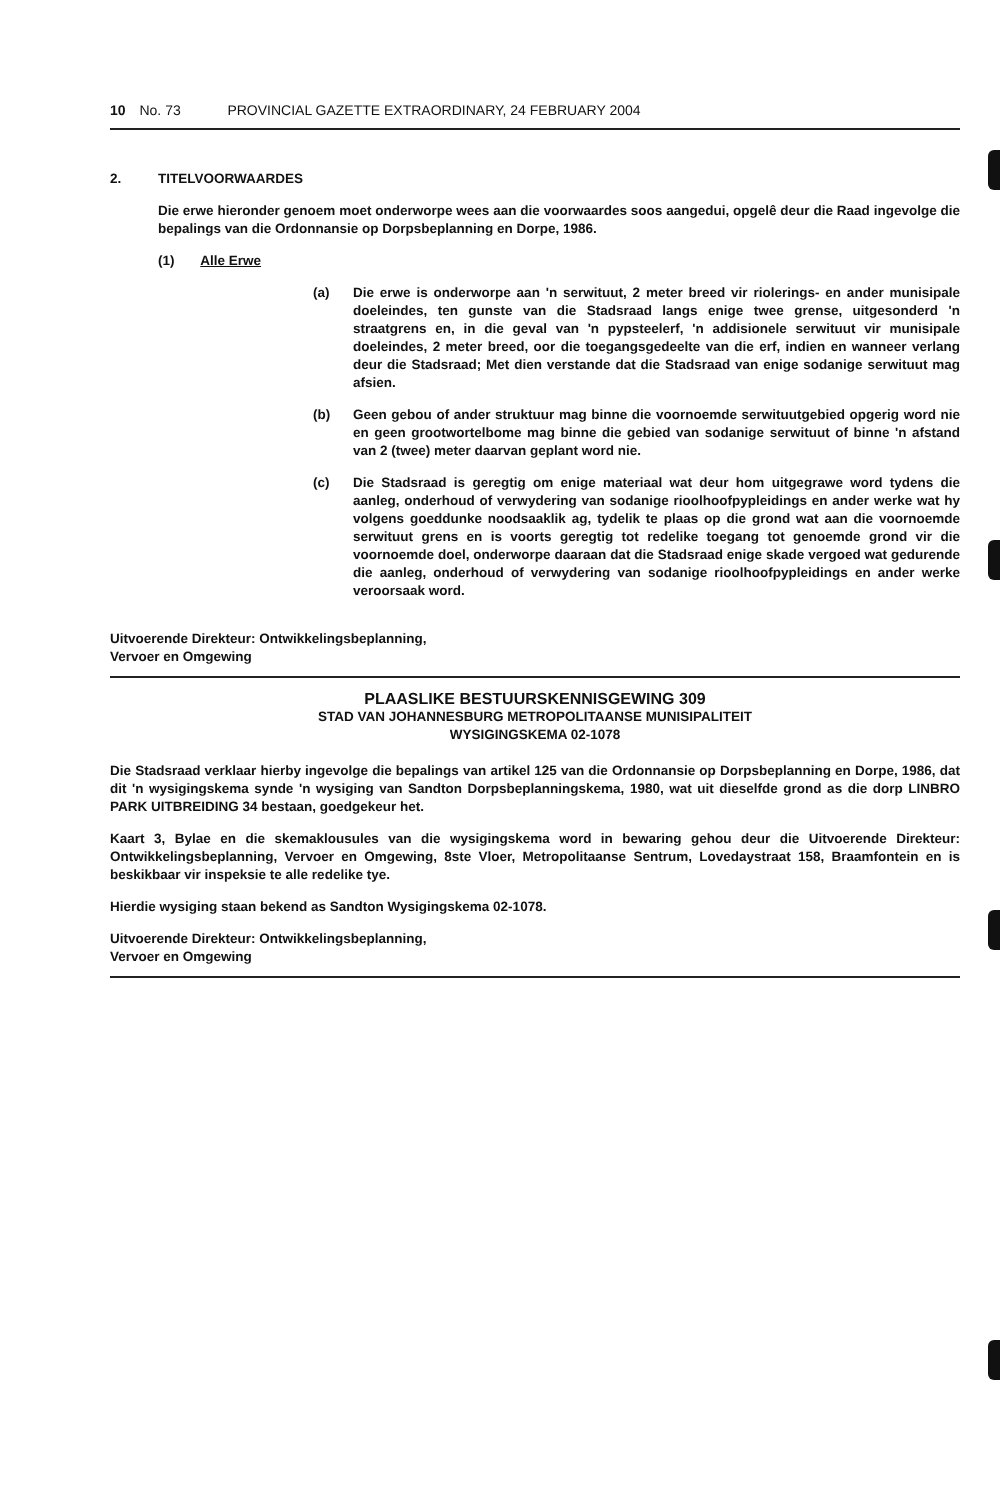10 No. 73 PROVINCIAL GAZETTE EXTRAORDINARY, 24 FEBRUARY 2004
2. TITELVOORWAARDES
Die erwe hieronder genoem moet onderworpe wees aan die voorwaardes soos aangedui, opgelê deur die Raad ingevolge die bepalings van die Ordonnansie op Dorpsbeplanning en Dorpe, 1986.
(1) Alle Erwe
(a) Die erwe is onderworpe aan 'n serwituut, 2 meter breed vir riolerings- en ander munisipale doeleindes, ten gunste van die Stadsraad langs enige twee grense, uitgesonderd 'n straatgrens en, in die geval van 'n pypsteelerf, 'n addisionele serwituut vir munisipale doeleindes, 2 meter breed, oor die toegangsgedeelte van die erf, indien en wanneer verlang deur die Stadsraad; Met dien verstande dat die Stadsraad van enige sodanige serwituut mag afsien.
(b) Geen gebou of ander struktuur mag binne die voornoemde serwituutgebied opgerig word nie en geen grootwortelbome mag binne die gebied van sodanige serwituut of binne 'n afstand van 2 (twee) meter daarvan geplant word nie.
(c) Die Stadsraad is geregtig om enige materiaal wat deur hom uitgegrawe word tydens die aanleg, onderhoud of verwydering van sodanige rioolhoofpypleidings en ander werke wat hy volgens goeddunke noodsaaklik ag, tydelik te plaas op die grond wat aan die voornoemde serwituut grens en is voorts geregtig tot redelike toegang tot genoemde grond vir die voornoemde doel, onderworpe daaraan dat die Stadsraad enige skade vergoed wat gedurende die aanleg, onderhoud of verwydering van sodanige rioolhoofpypleidings en ander werke veroorsaak word.
Uitvoerende Direkteur: Ontwikkelingsbeplanning,
Vervoer en Omgewing
PLAASLIKE BESTUURSKENNISGEWING 309
STAD VAN JOHANNESBURG METROPOLITAANSE MUNISIPALITEIT
WYSIGINGSKEMA 02-1078
Die Stadsraad verklaar hierby ingevolge die bepalings van artikel 125 van die Ordonnansie op Dorpsbeplanning en Dorpe, 1986, dat dit 'n wysigingskema synde 'n wysiging van Sandton Dorpsbeplanningskema, 1980, wat uit dieselfde grond as die dorp LINBRO PARK UITBREIDING 34 bestaan, goedgekeur het.
Kaart 3, Bylae en die skemaklousules van die wysigingskema word in bewaring gehou deur die Uitvoerende Direkteur: Ontwikkelingsbeplanning, Vervoer en Omgewing, 8ste Vloer, Metropolitaanse Sentrum, Lovedaystraat 158, Braamfontein en is beskikbaar vir inspeksie te alle redelike tye.
Hierdie wysiging staan bekend as Sandton Wysigingskema 02-1078.
Uitvoerende Direkteur: Ontwikkelingsbeplanning,
Vervoer en Omgewing